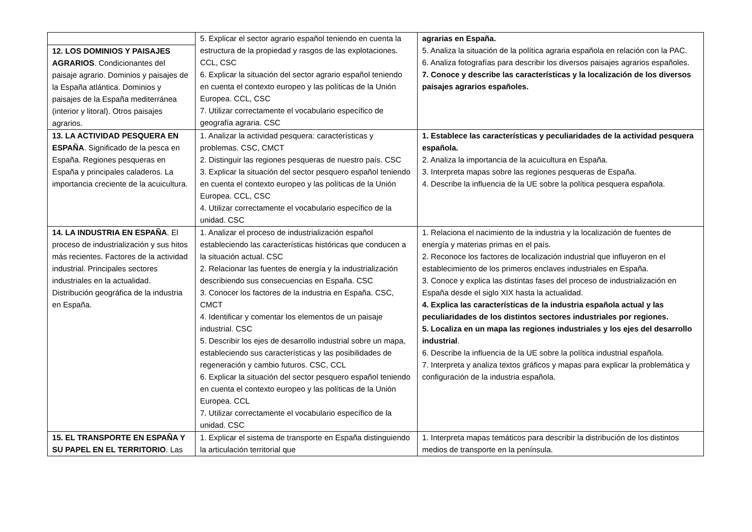| 12. LOS DOMINIOS Y PAISAJES AGRARIOS . Condicionantes del paisaje agrario. Dominios y paisajes de la España atlántica. Dominios y paisajes de la España mediterránea (interior y litoral). Otros paisajes agrarios. | 5. Explicar el sector agrario español teniendo en cuenta la estructura de la propiedad y rasgos de las explotaciones. CCL, CSC 6. Explicar la situación del sector agrario español teniendo en cuenta el contexto europeo y las políticas de la Unión Europea. CCL, CSC 7. Utilizar correctamente el vocabulario específico de geografía agraria. CSC | agrarias en España. 5. Analiza la situación de la política agraria española en relación con la PAC. 6. Analiza fotografías para describir los diversos paisajes agrarios españoles. 7. Conoce y describe las características y la localización de los diversos paisajes agrarios españoles. |
| 13. LA ACTIVIDAD PESQUERA EN ESPAÑA . Significado de la pesca en España. Regiones pesqueras en España y principales caladeros. La importancia creciente de la acuicultura. | 1. Analizar la actividad pesquera: características y problemas. CSC, CMCT 2. Distinguir las regiones pesqueras de nuestro país. CSC 3. Explicar la situación del sector pesquero español teniendo en cuenta el contexto europeo y las políticas de la Unión Europea. CCL, CSC 4. Utilizar correctamente el vocabulario específico de la unidad. CSC | 1. Establece las características y peculiaridades de la actividad pesquera española. 2. Analiza la importancia de la acuicultura en España. 3. Interpreta mapas sobre las regiones pesqueras de España. 4. Describe la influencia de la UE sobre la política pesquera española. |
| 14. LA INDUSTRIA EN ESPAÑA . El proceso de industrialización y sus hitos más recientes. Factores de la actividad industrial. Principales sectores industriales en la actualidad. Distribución geográfica de la industria en España. | 1. Analizar el proceso de industrialización español estableciendo las características históricas que conducen a la situación actual. CSC 2. Relacionar las fuentes de energía y la industrialización describiendo sus consecuencias en España. CSC 3. Conocer los factores de la industria en España. CSC, CMCT 4. Identificar y comentar los elementos de un paisaje industrial. CSC 5. Describir los ejes de desarrollo industrial sobre un mapa, estableciendo sus características y las posibilidades de regeneración y cambio futuros. CSC, CCL 6. Explicar la situación del sector pesquero español teniendo en cuenta el contexto europeo y las políticas de la Unión Europea. CCL 7. Utilizar correctamente el vocabulario específico de la unidad. CSC | 1. Relaciona el nacimiento de la industria y la localización de fuentes de energía y materias primas en el país. 2. Reconoce los factores de localización industrial que influyeron en el establecimiento de los primeros enclaves industriales en España. 3. Conoce y explica las distintas fases del proceso de industrialización en España desde el siglo XIX hasta la actualidad. 4. Explica las características de la industria española actual y las peculiaridades de los distintos sectores industriales por regiones. 5. Localiza en un mapa las regiones industriales y los ejes del desarrollo industrial . 6. Describe la influencia de la UE sobre la política industrial española. 7. Interpreta y analiza textos gráficos y mapas para explicar la problemática y configuración de la industria española. |
| 15. EL TRANSPORTE EN ESPAÑA Y SU PAPEL EN EL TERRITORIO . Las | 1. Explicar el sistema de transporte en España distinguiendo la articulación territorial que | 1. Interpreta mapas temáticos para describir la distribución de los distintos medios de transporte en la península. |